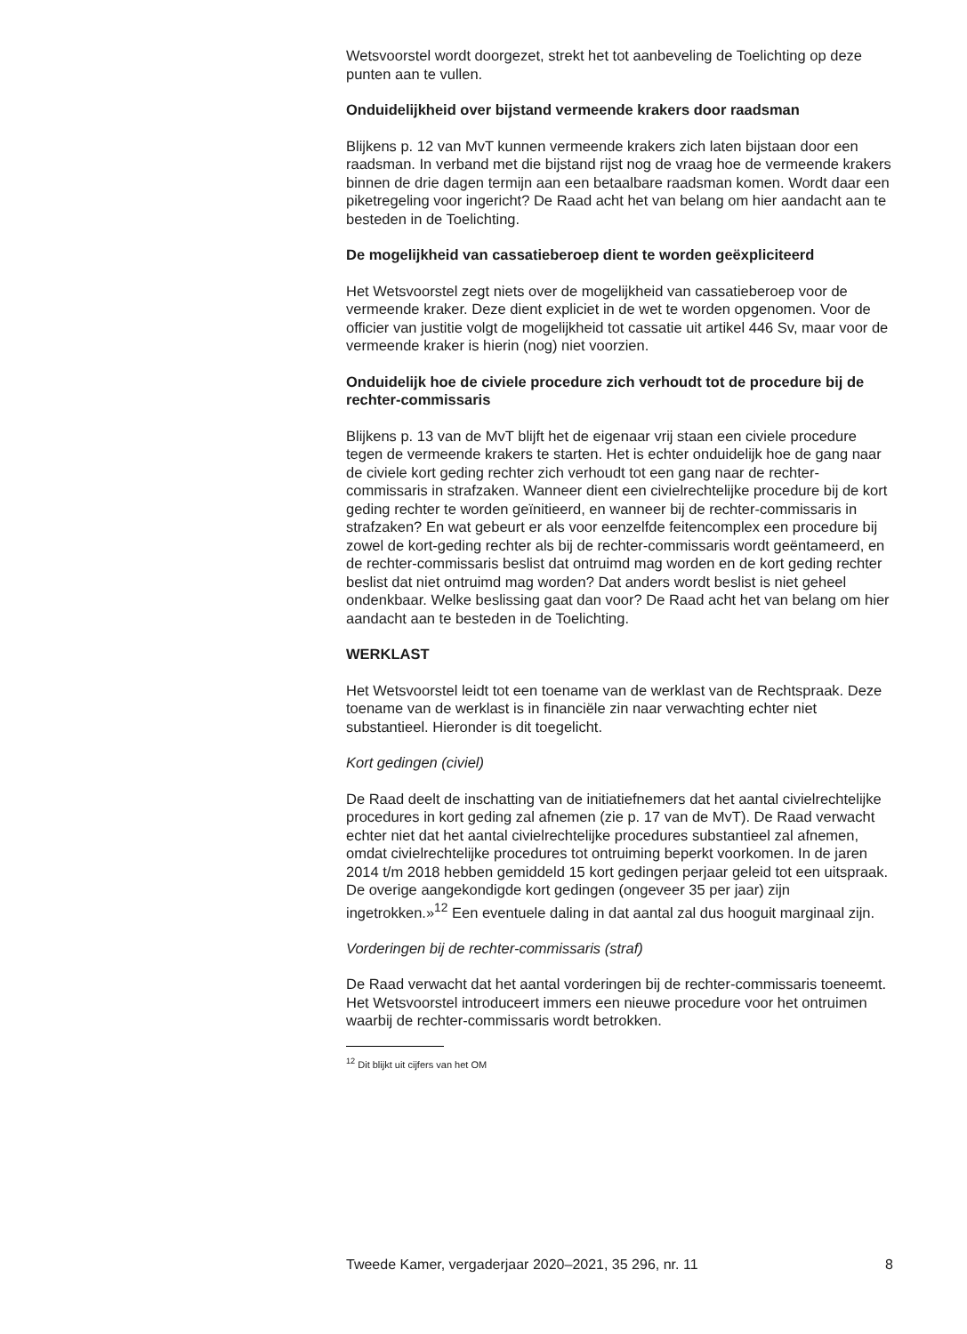Wetsvoorstel wordt doorgezet, strekt het tot aanbeveling de Toelichting op deze punten aan te vullen.
Onduidelijkheid over bijstand vermeende krakers door raadsman
Blijkens p. 12 van MvT kunnen vermeende krakers zich laten bijstaan door een raadsman. In verband met die bijstand rijst nog de vraag hoe de vermeende krakers binnen de drie dagen termijn aan een betaalbare raadsman komen. Wordt daar een piketregeling voor ingericht? De Raad acht het van belang om hier aandacht aan te besteden in de Toelichting.
De mogelijkheid van cassatieberoep dient te worden geëxpliciteerd
Het Wetsvoorstel zegt niets over de mogelijkheid van cassatieberoep voor de vermeende kraker. Deze dient expliciet in de wet te worden opgenomen. Voor de officier van justitie volgt de mogelijkheid tot cassatie uit artikel 446 Sv, maar voor de vermeende kraker is hierin (nog) niet voorzien.
Onduidelijk hoe de civiele procedure zich verhoudt tot de procedure bij de rechter-commissaris
Blijkens p. 13 van de MvT blijft het de eigenaar vrij staan een civiele procedure tegen de vermeende krakers te starten. Het is echter onduidelijk hoe de gang naar de civiele kort geding rechter zich verhoudt tot een gang naar de rechter-commissaris in strafzaken. Wanneer dient een civielrechtelijke procedure bij de kort geding rechter te worden geïnitieerd, en wanneer bij de rechter-commissaris in strafzaken? En wat gebeurt er als voor eenzelfde feitencomplex een procedure bij zowel de kort-geding rechter als bij de rechter-commissaris wordt geëntameerd, en de rechter-commissaris beslist dat ontruimd mag worden en de kort geding rechter beslist dat niet ontruimd mag worden? Dat anders wordt beslist is niet geheel ondenkbaar. Welke beslissing gaat dan voor? De Raad acht het van belang om hier aandacht aan te besteden in de Toelichting.
WERKLAST
Het Wetsvoorstel leidt tot een toename van de werklast van de Rechtspraak. Deze toename van de werklast is in financiële zin naar verwachting echter niet substantieel. Hieronder is dit toegelicht.
Kort gedingen (civiel)
De Raad deelt de inschatting van de initiatiefnemers dat het aantal civielrechtelijke procedures in kort geding zal afnemen (zie p. 17 van de MvT). De Raad verwacht echter niet dat het aantal civielrechtelijke procedures substantieel zal afnemen, omdat civielrechtelijke procedures tot ontruiming beperkt voorkomen. In de jaren 2014 t/m 2018 hebben gemiddeld 15 kort gedingen perjaar geleid tot een uitspraak. De overige aangekondigde kort gedingen (ongeveer 35 per jaar) zijn ingetrokken.»<sup>12</sup> Een eventuele daling in dat aantal zal dus hooguit marginaal zijn.
Vorderingen bij de rechter-commissaris (straf)
De Raad verwacht dat het aantal vorderingen bij de rechter-commissaris toeneemt. Het Wetsvoorstel introduceert immers een nieuwe procedure voor het ontruimen waarbij de rechter-commissaris wordt betrokken.
<sup>12</sup> Dit blijkt uit cijfers van het OM
Tweede Kamer, vergaderjaar 2020–2021, 35 296, nr. 11 8